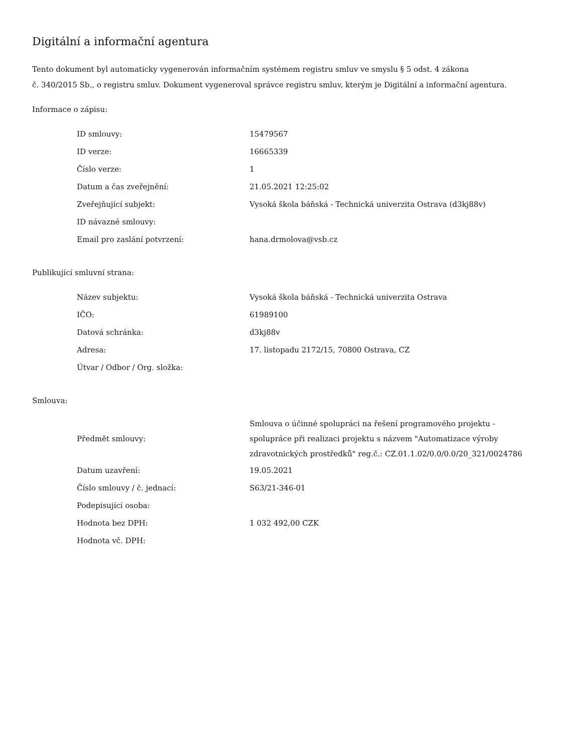Digitální a informační agentura
Tento dokument byl automaticky vygenerován informačním systémem registru smluv ve smyslu § 5 odst. 4 zákona
č. 340/2015 Sb., o registru smluv. Dokument vygeneroval správce registru smluv, kterým je Digitální a informační agentura.
Informace o zápisu:
| ID smlouvy: | 15479567 |
| ID verze: | 16665339 |
| Číslo verze: | 1 |
| Datum a čas zveřejnění: | 21.05.2021 12:25:02 |
| Zveřejňující subjekt: | Vysoká škola báňská - Technická univerzita Ostrava (d3kj88v) |
| ID návazné smlouvy: | |
| Email pro zaslání potvrzení: | hana.drmolova@vsb.cz |
Publikující smluvní strana:
| Název subjektu: | Vysoká škola báňská - Technická univerzita Ostrava |
| IČO: | 61989100 |
| Datová schránka: | d3kj88v |
| Adresa: | 17. listopadu 2172/15, 70800 Ostrava, CZ |
| Útvar / Odbor / Org. složka: | |
Smlouva:
| Předmět smlouvy: | Smlouva o účinné spolupráci na řešení programového projektu - spolupráce při realizaci projektu s názvem "Automatizace výroby zdravotnických prostředků" reg.č.: CZ.01.1.02/0.0/0.0/20_321/0024786 |
| Datum uzavření: | 19.05.2021 |
| Číslo smlouvy / č. jednací: | S63/21-346-01 |
| Podepisující osoba: | |
| Hodnota bez DPH: | 1 032 492,00 CZK |
| Hodnota vč. DPH: | |